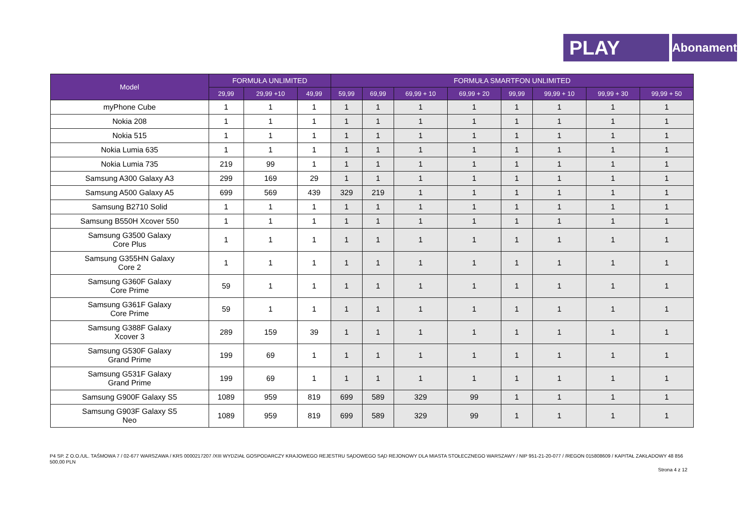PLAY
Abonament
| Model | FORMUŁA UNLIMITED | | | FORMUŁA SMARTFON UNLIMITED | | | | | | | |
| --- | --- | --- | --- | --- | --- | --- | --- | --- | --- | --- | --- |
| | 29,99 | 29,99 +10 | 49,99 | 59,99 | 69,99 | 69,99 + 10 | 69,99 + 20 | 99,99 | 99,99 + 10 | 99,99 + 30 | 99,99 + 50 |
| myPhone Cube | 1 | 1 | 1 | 1 | 1 | 1 | 1 | 1 | 1 | 1 | 1 |
| Nokia 208 | 1 | 1 | 1 | 1 | 1 | 1 | 1 | 1 | 1 | 1 | 1 |
| Nokia 515 | 1 | 1 | 1 | 1 | 1 | 1 | 1 | 1 | 1 | 1 | 1 |
| Nokia Lumia 635 | 1 | 1 | 1 | 1 | 1 | 1 | 1 | 1 | 1 | 1 | 1 |
| Nokia Lumia 735 | 219 | 99 | 1 | 1 | 1 | 1 | 1 | 1 | 1 | 1 | 1 |
| Samsung A300 Galaxy A3 | 299 | 169 | 29 | 1 | 1 | 1 | 1 | 1 | 1 | 1 | 1 |
| Samsung A500 Galaxy A5 | 699 | 569 | 439 | 329 | 219 | 1 | 1 | 1 | 1 | 1 | 1 |
| Samsung B2710 Solid | 1 | 1 | 1 | 1 | 1 | 1 | 1 | 1 | 1 | 1 | 1 |
| Samsung B550H Xcover 550 | 1 | 1 | 1 | 1 | 1 | 1 | 1 | 1 | 1 | 1 | 1 |
| Samsung G3500 Galaxy Core Plus | 1 | 1 | 1 | 1 | 1 | 1 | 1 | 1 | 1 | 1 | 1 |
| Samsung G355HN Galaxy Core 2 | 1 | 1 | 1 | 1 | 1 | 1 | 1 | 1 | 1 | 1 | 1 |
| Samsung G360F Galaxy Core Prime | 59 | 1 | 1 | 1 | 1 | 1 | 1 | 1 | 1 | 1 | 1 |
| Samsung G361F Galaxy Core Prime | 59 | 1 | 1 | 1 | 1 | 1 | 1 | 1 | 1 | 1 | 1 |
| Samsung G388F Galaxy Xcover 3 | 289 | 159 | 39 | 1 | 1 | 1 | 1 | 1 | 1 | 1 | 1 |
| Samsung G530F Galaxy Grand Prime | 199 | 69 | 1 | 1 | 1 | 1 | 1 | 1 | 1 | 1 | 1 |
| Samsung G531F Galaxy Grand Prime | 199 | 69 | 1 | 1 | 1 | 1 | 1 | 1 | 1 | 1 | 1 |
| Samsung G900F Galaxy S5 | 1089 | 959 | 819 | 699 | 589 | 329 | 99 | 1 | 1 | 1 | 1 |
| Samsung G903F Galaxy S5 Neo | 1089 | 959 | 819 | 699 | 589 | 329 | 99 | 1 | 1 | 1 | 1 |
P4 SP. Z O.O./UL. TAŚMOWA 7 / 02-677 WARSZAWA / KRS 0000217207 /XIII WYDZIAŁ GOSPODARCZY KRAJOWEGO REJESTRU SĄDOWEGO SĄD REJONOWY DLA MIASTA STOŁECZNEGO WARSZAWY / NIP 951-21-20-077 / /REGON 015808609 / KAPITAŁ ZAKŁADOWY 48 856 500,00 PLN
Strona 4 z 12